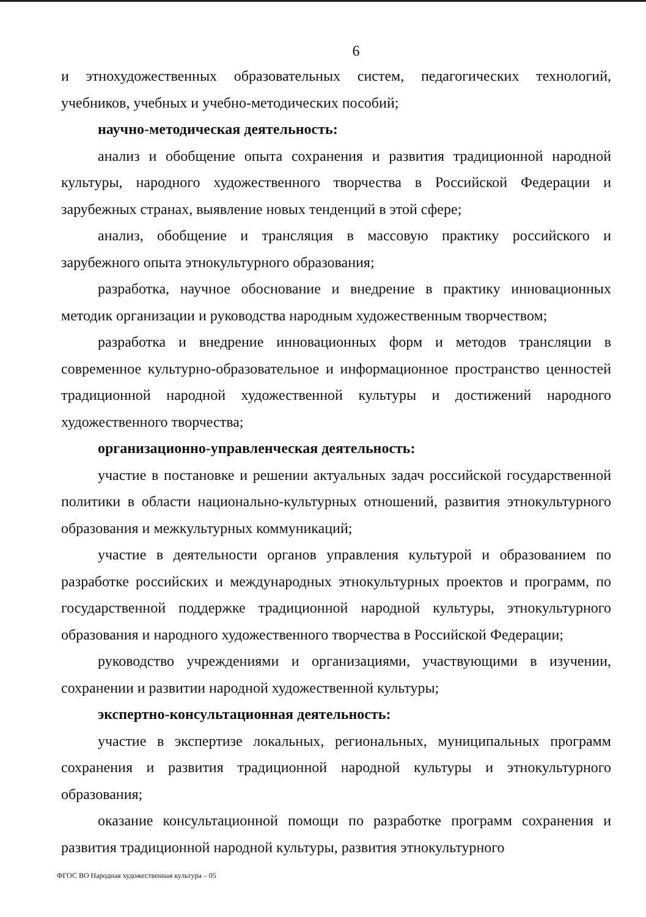6
и этнохудожественных образовательных систем, педагогических технологий, учебников, учебных и учебно-методических пособий;
научно-методическая деятельность:
анализ и обобщение опыта сохранения и развития традиционной народной культуры, народного художественного творчества в Российской Федерации и зарубежных странах, выявление новых тенденций в этой сфере;
анализ, обобщение и трансляция в массовую практику российского и зарубежного опыта этнокультурного образования;
разработка, научное обоснование и внедрение в практику инновационных методик организации и руководства народным художественным творчеством;
разработка и внедрение инновационных форм и методов трансляции в современное культурно-образовательное и информационное пространство ценностей традиционной народной художественной культуры и достижений народного художественного творчества;
организационно-управленческая деятельность:
участие в постановке и решении актуальных задач российской государственной политики в области национально-культурных отношений, развития этнокультурного образования и межкультурных коммуникаций;
участие в деятельности органов управления культурой и образованием по разработке российских и международных этнокультурных проектов и программ, по государственной поддержке традиционной народной культуры, этнокультурного образования и народного художественного творчества в Российской Федерации;
руководство учреждениями и организациями, участвующими в изучении, сохранении и развитии народной художественной культуры;
экспертно-консультационная деятельность:
участие в экспертизе локальных, региональных, муниципальных программ сохранения и развития традиционной народной культуры и этнокультурного образования;
оказание консультационной помощи по разработке программ сохранения и развития традиционной народной культуры, развития этнокультурного
ФГОС ВО Народная художественная культура – 05